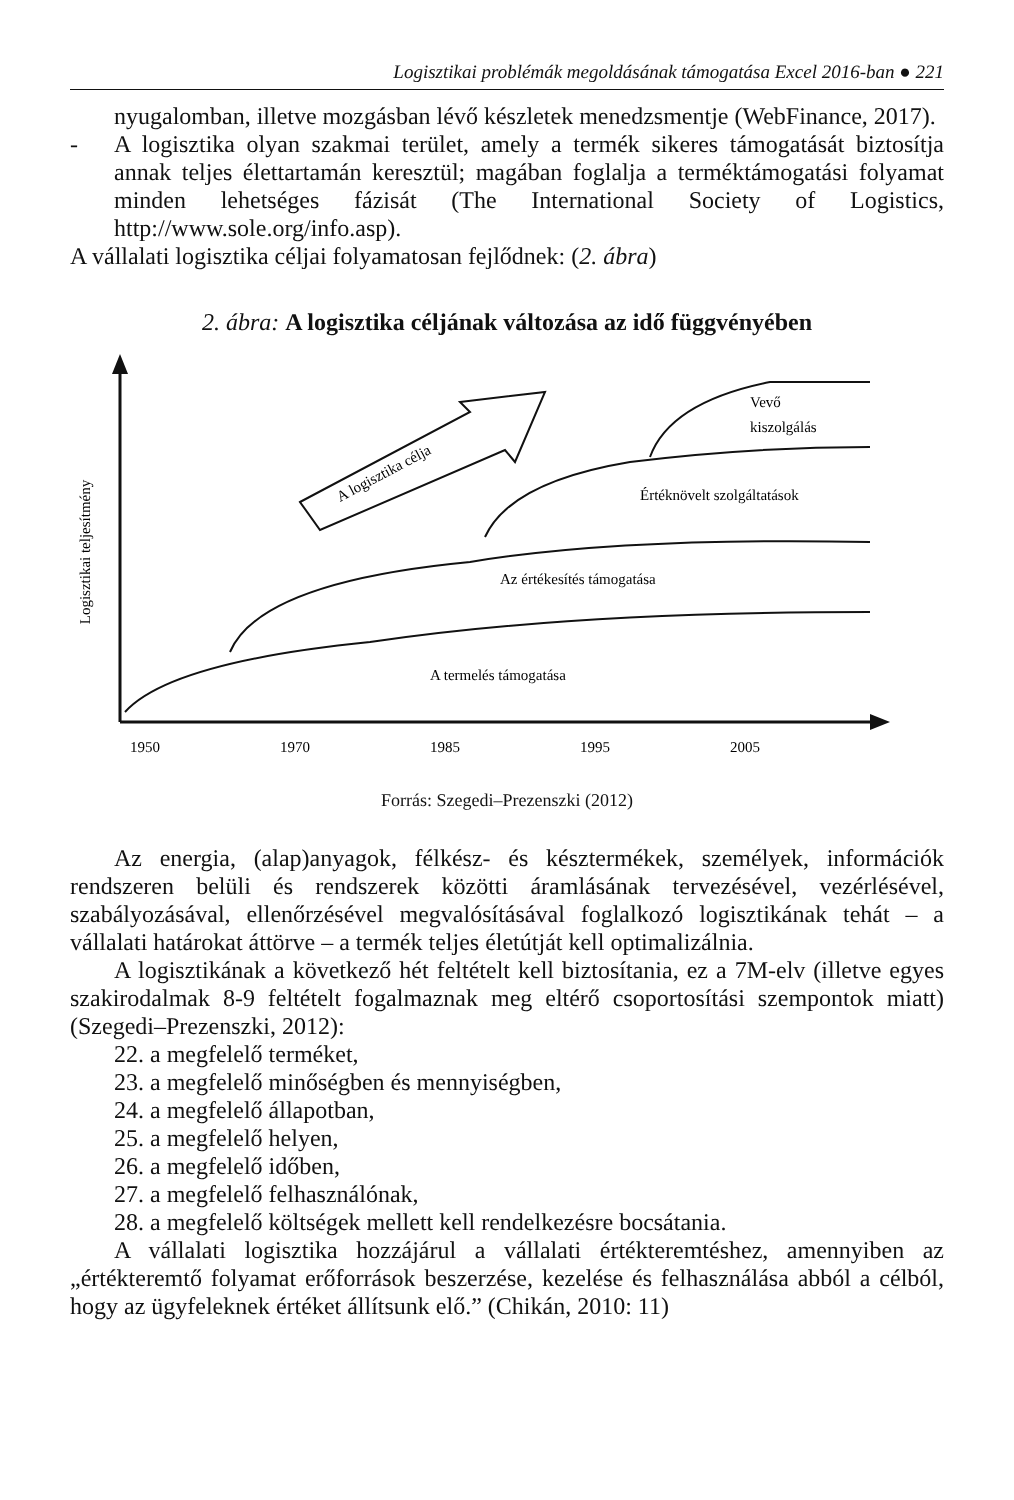Logisztikai problémák megoldásának támogatása Excel 2016-ban ● 221
nyugalomban, illetve mozgásban lévő készletek menedzsmentje (WebFinance, 2017).
- A logisztika olyan szakmai terület, amely a termék sikeres támogatását biztosítja annak teljes élettartamán keresztül; magában foglalja a terméktámogatási folyamat minden lehetséges fázisát (The International Society of Logistics, http://www.sole.org/info.asp).
A vállalati logisztika céljai folyamatosan fejlődnek: (2. ábra)
2. ábra: A logisztika céljának változása az idő függvényében
Logisztikai teljesítmény
A logisztika célja
Vevő
kiszolgálás
Értéknövelt szolgáltatások
Az értékesítés támogatása
A termelés támogatása
1950
1970
1985
1995
2005
Forrás: Szegedi–Prezenszki (2012)
Az energia, (alap)anyagok, félkész- és késztermékek, személyek, információk rendszeren belüli és rendszerek közötti áramlásának tervezésével, vezérlésével, szabályozásával, ellenőrzésével megvalósításával foglalkozó logisztikának tehát – a vállalati határokat áttörve – a termék teljes életútját kell optimalizálnia.
A logisztikának a következő hét feltételt kell biztosítania, ez a 7M-elv (illetve egyes szakirodalmak 8-9 feltételt fogalmaznak meg eltérő csoportosítási szempontok miatt) (Szegedi–Prezenszki, 2012):
22. a megfelelő terméket,
23. a megfelelő minőségben és mennyiségben,
24. a megfelelő állapotban,
25. a megfelelő helyen,
26. a megfelelő időben,
27. a megfelelő felhasználónak,
28. a megfelelő költségek mellett kell rendelkezésre bocsátania.
A vállalati logisztika hozzájárul a vállalati értékteremtéshez, amennyiben az „értékteremtő folyamat erőforrások beszerzése, kezelése és felhasználása abból a célból, hogy az ügyfeleknek értéket állítsunk elő.” (Chikán, 2010: 11)